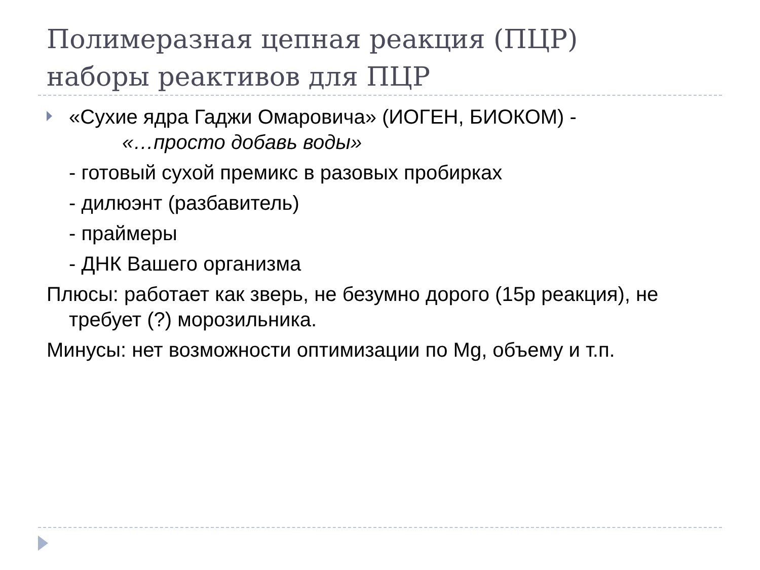Полимеразная цепная реакция (ПЦР)
наборы реактивов для ПЦР
«Сухие ядра Гаджи Омаровича» (ИОГЕН, БИОКОМ) -
«…просто добавь воды»
- готовый сухой премикс в разовых пробирках
- дилюэнт (разбавитель)
- праймеры
- ДНК Вашего организма
Плюсы: работает как зверь, не безумно дорого (15р реакция), не требует (?) морозильника.
Минусы: нет возможности оптимизации по Mg, объему и т.п.